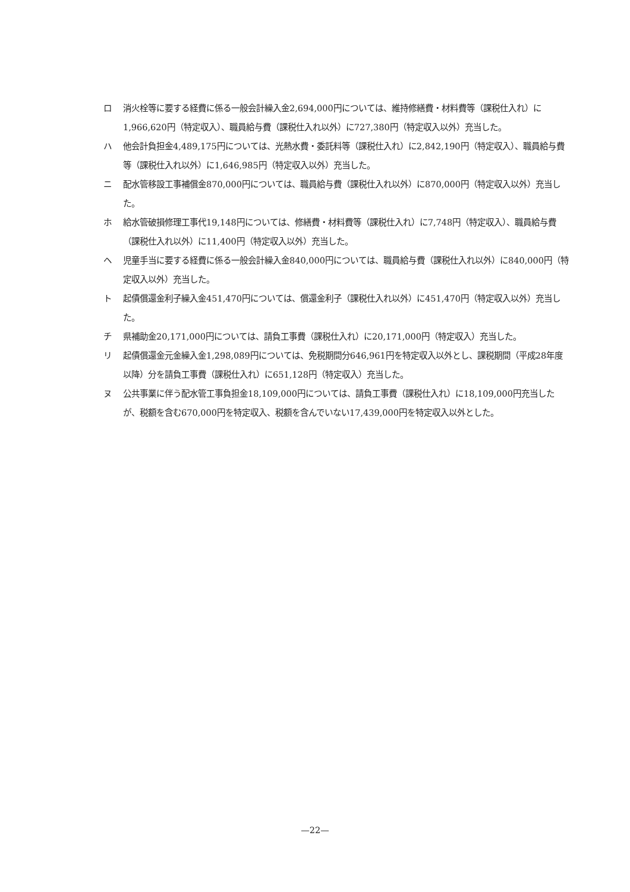ロ 消火栓等に要する経費に係る一般会計繰入金2,694,000円については、維持修繕費・材料費等（課税仕入れ）に1,966,620円（特定収入）、職員給与費（課税仕入れ以外）に727,380円（特定収入以外）充当した。
ハ 他会計負担金4,489,175円については、光熱水費・委託料等（課税仕入れ）に2,842,190円（特定収入）、職員給与費等（課税仕入れ以外）に1,646,985円（特定収入以外）充当した。
ニ 配水管移設工事補償金870,000円については、職員給与費（課税仕入れ以外）に870,000円（特定収入以外）充当した。
ホ 給水管破損修理工事代19,148円については、修繕費・材料費等（課税仕入れ）に7,748円（特定収入）、職員給与費（課税仕入れ以外）に11,400円（特定収入以外）充当した。
ヘ 児童手当に要する経費に係る一般会計繰入金840,000円については、職員給与費（課税仕入れ以外）に840,000円（特定収入以外）充当した。
ト 起債償還金利子繰入金451,470円については、償還金利子（課税仕入れ以外）に451,470円（特定収入以外）充当した。
チ 県補助金20,171,000円については、請負工事費（課税仕入れ）に20,171,000円（特定収入）充当した。
リ 起債償還金元金繰入金1,298,089円については、免税期間分646,961円を特定収入以外とし、課税期間（平成28年度以降）分を請負工事費（課税仕入れ）に651,128円（特定収入）充当した。
ヌ 公共事業に伴う配水管工事負担金18,109,000円については、請負工事費（課税仕入れ）に18,109,000円充当したが、税額を含む670,000円を特定収入、税額を含んでいない17,439,000円を特定収入以外とした。
—22—